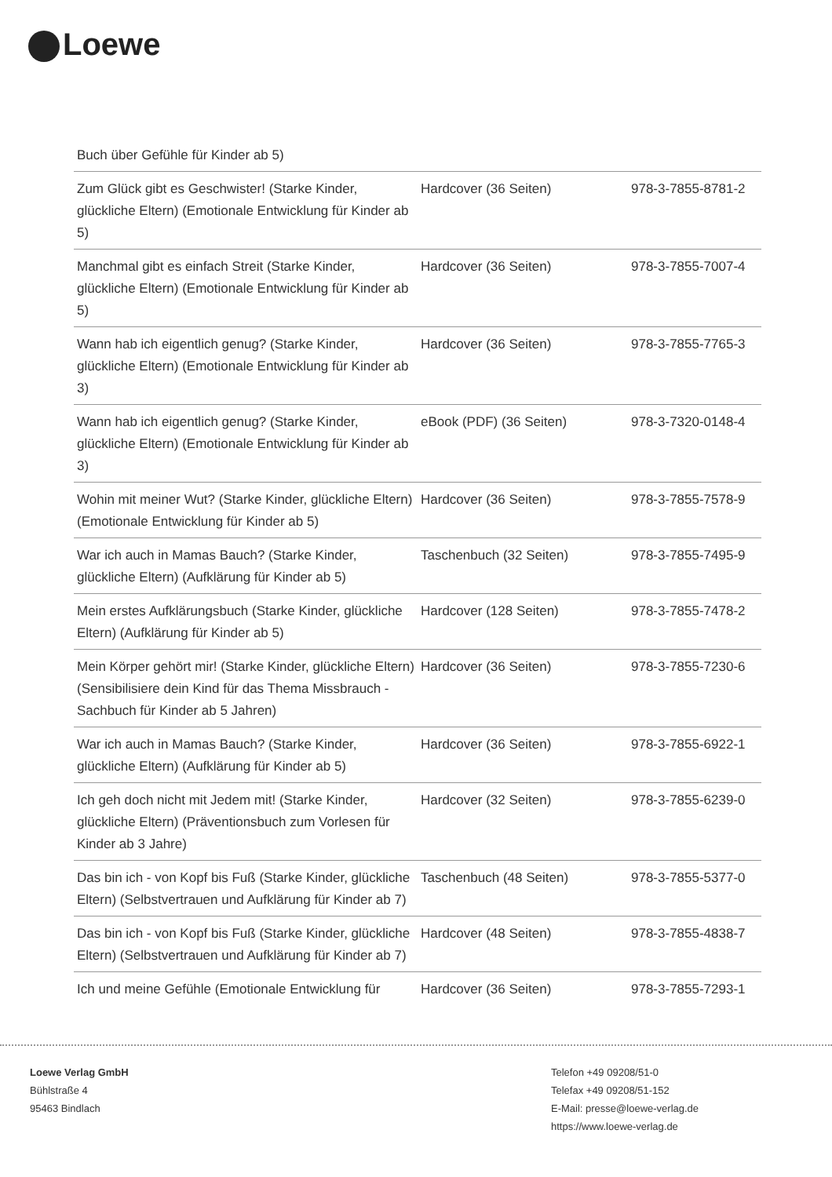Loewe
Buch über Gefühle für Kinder ab 5)
| Zum Glück gibt es Geschwister! (Starke Kinder, glückliche Eltern) (Emotionale Entwicklung für Kinder ab 5) | Hardcover (36 Seiten) | 978-3-7855-8781-2 |
| Manchmal gibt es einfach Streit (Starke Kinder, glückliche Eltern) (Emotionale Entwicklung für Kinder ab 5) | Hardcover (36 Seiten) | 978-3-7855-7007-4 |
| Wann hab ich eigentlich genug? (Starke Kinder, glückliche Eltern) (Emotionale Entwicklung für Kinder ab 3) | Hardcover (36 Seiten) | 978-3-7855-7765-3 |
| Wann hab ich eigentlich genug? (Starke Kinder, glückliche Eltern) (Emotionale Entwicklung für Kinder ab 3) | eBook (PDF) (36 Seiten) | 978-3-7320-0148-4 |
| Wohin mit meiner Wut? (Starke Kinder, glückliche Eltern) (Emotionale Entwicklung für Kinder ab 5) | Hardcover (36 Seiten) | 978-3-7855-7578-9 |
| War ich auch in Mamas Bauch? (Starke Kinder, glückliche Eltern) (Aufklärung für Kinder ab 5) | Taschenbuch (32 Seiten) | 978-3-7855-7495-9 |
| Mein erstes Aufklärungsbuch (Starke Kinder, glückliche Eltern) (Aufklärung für Kinder ab 5) | Hardcover (128 Seiten) | 978-3-7855-7478-2 |
| Mein Körper gehört mir! (Starke Kinder, glückliche Eltern) (Sensibilisiere dein Kind für das Thema Missbrauch - Sachbuch für Kinder ab 5 Jahren) | Hardcover (36 Seiten) | 978-3-7855-7230-6 |
| War ich auch in Mamas Bauch? (Starke Kinder, glückliche Eltern) (Aufklärung für Kinder ab 5) | Hardcover (36 Seiten) | 978-3-7855-6922-1 |
| Ich geh doch nicht mit Jedem mit! (Starke Kinder, glückliche Eltern) (Präventionsbuch zum Vorlesen für Kinder ab 3 Jahre) | Hardcover (32 Seiten) | 978-3-7855-6239-0 |
| Das bin ich - von Kopf bis Fuß (Starke Kinder, glückliche Eltern) (Selbstvertrauen und Aufklärung für Kinder ab 7) | Taschenbuch (48 Seiten) | 978-3-7855-5377-0 |
| Das bin ich - von Kopf bis Fuß (Starke Kinder, glückliche Eltern) (Selbstvertrauen und Aufklärung für Kinder ab 7) | Hardcover (48 Seiten) | 978-3-7855-4838-7 |
| Ich und meine Gefühle (Emotionale Entwicklung für | Hardcover (36 Seiten) | 978-3-7855-7293-1 |
Loewe Verlag GmbH
Bühlstraße 4
95463 Bindlach
Telefon +49 09208/51-0
Telefax +49 09208/51-152
E-Mail: presse@loewe-verlag.de
https://www.loewe-verlag.de